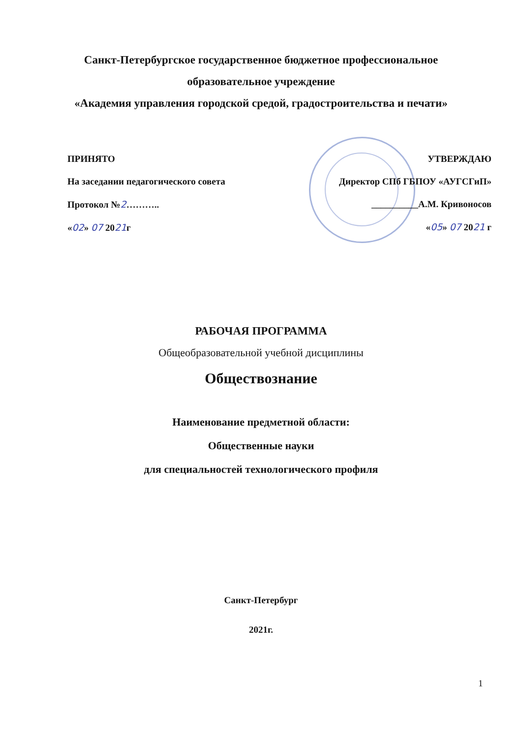Санкт-Петербургское государственное бюджетное профессиональное
образовательное учреждение
«Академия управления городской средой, градостроительства и печати»
ПРИНЯТО
На заседании педагогического совета
Протокол №2………..
«02» 07 2021г
УТВЕРЖДАЮ
Директор СПб ГБПОУ «АУГСГиП»
__________А.М. Кривоносов
«05» 07 2021 г
РАБОЧАЯ ПРОГРАММА
Общеобразовательной учебной дисциплины
Обществознание
Наименование предметной области:
Общественные науки
для специальностей технологического профиля
Санкт-Петербург
2021г.
1